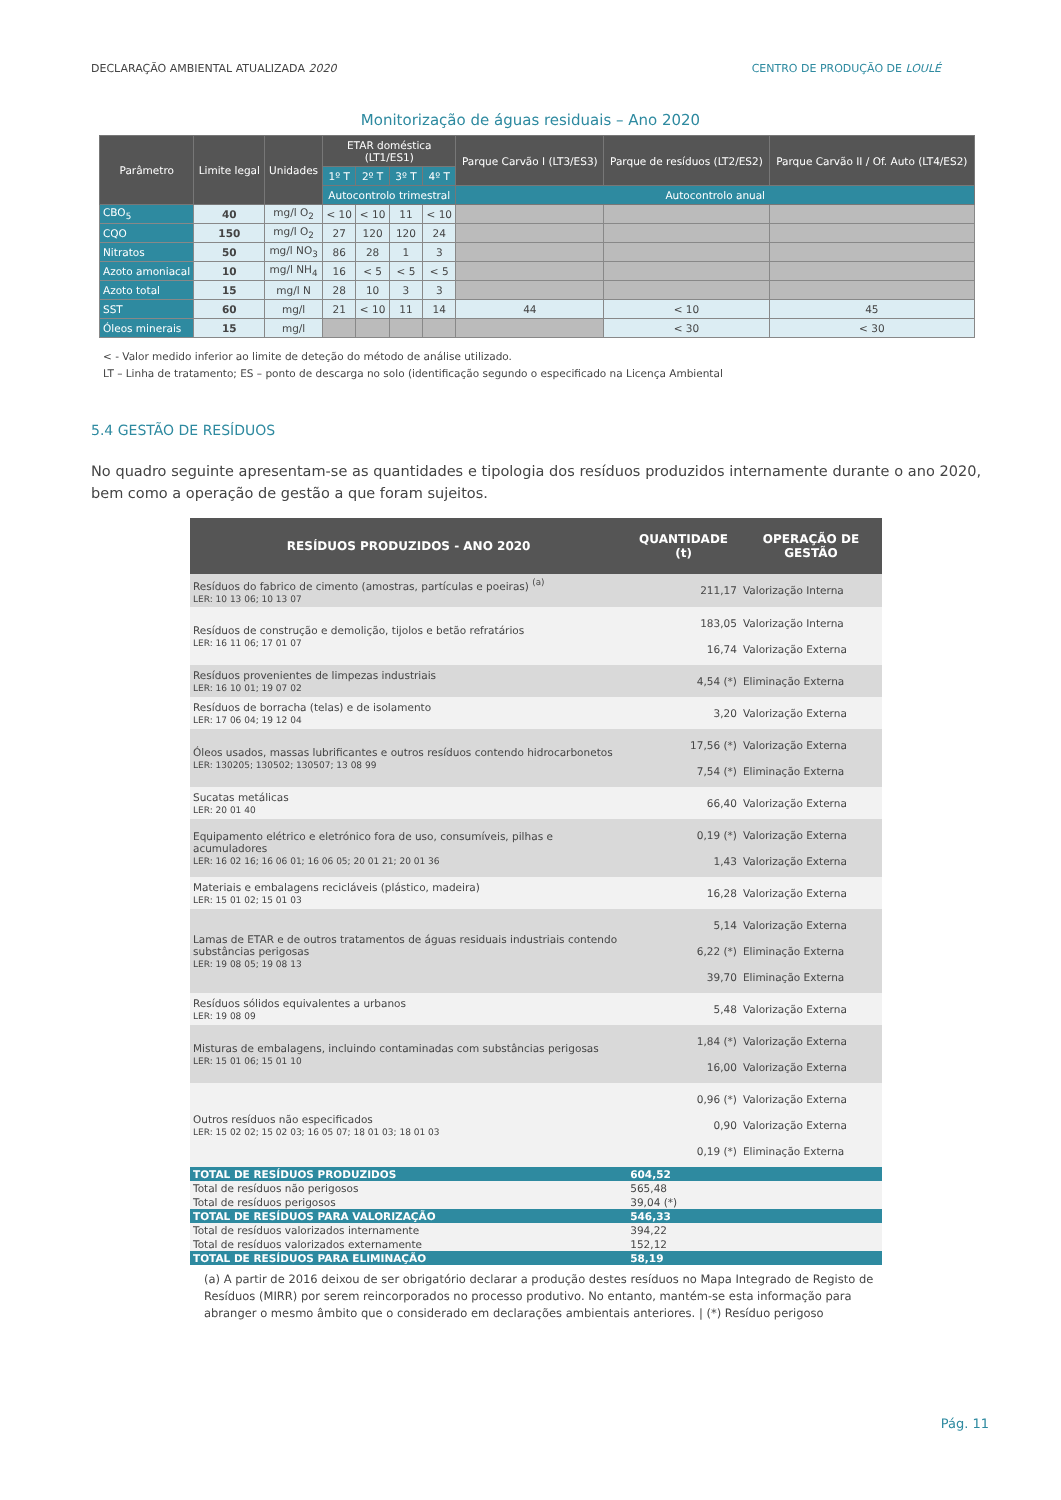DECLARAÇÃO AMBIENTAL ATUALIZADA 2020 CENTRO DE PRODUÇÃO DE LOULÉ
Monitorização de águas residuais – Ano 2020
| Parâmetro | Limite legal | Unidades | ETAR doméstica (LT1/ES1) | | | | Parque Carvão I (LT3/ES3) | Parque de resíduos (LT2/ES2) | Parque Carvão II / Of. Auto (LT4/ES2) |
| --- | --- | --- | --- | --- | --- | --- | --- | --- | --- |
| | | | 1º T | 2º T | 3º T | 4º T | | | |
| | | | Autocontrolo trimestral | | | | Autocontrolo anual | | |
| CBO<sub>5</sub> | 40 | mg/l O<sub>2</sub> | < 10 | < 10 | 11 | < 10 | | | |
| CQO | 150 | mg/l O<sub>2</sub> | 27 | 120 | 120 | 24 | | | |
| Nitratos | 50 | mg/l NO<sub>3</sub> | 86 | 28 | 1 | 3 | | | |
| Azoto amoniacal | 10 | mg/l NH<sub>4</sub> | 16 | < 5 | < 5 | < 5 | | | |
| Azoto total | 15 | mg/l N | 28 | 10 | 3 | 3 | | | |
| SST | 60 | mg/l | 21 | < 10 | 11 | 14 | 44 | < 10 | 45 |
| Óleos minerais | 15 | mg/l | | | | | | < 30 | < 30 |
< - Valor medido inferior ao limite de deteção do método de análise utilizado.
LT – Linha de tratamento; ES – ponto de descarga no solo (identificação segundo o especificado na Licença Ambiental
5.4 GESTÃO DE RESÍDUOS
No quadro seguinte apresentam-se as quantidades e tipologia dos resíduos produzidos internamente durante o ano 2020, bem como a operação de gestão a que foram sujeitos.
| RESÍDUOS PRODUZIDOS - ANO 2020 | QUANTIDADE (t) | OPERAÇÃO DE GESTÃO |
| --- | --- | --- |
| Resíduos do fabrico de cimento (amostras, partículas e poeiras) <sup>(a)</sup> LER: 10 13 06; 10 13 07 | 211,17 | Valorização Interna |
| Resíduos de construção e demolição, tijolos e betão refratários LER: 16 11 06; 17 01 07 | 183,05 16,74 | Valorização Interna Valorização Externa |
| Resíduos provenientes de limpezas industriais LER: 16 10 01; 19 07 02 | 4,54 (*) | Eliminação Externa |
| Resíduos de borracha (telas) e de isolamento LER: 17 06 04; 19 12 04 | 3,20 | Valorização Externa |
| Óleos usados, massas lubrificantes e outros resíduos contendo hidrocarbonetos LER: 130205; 130502; 130507; 13 08 99 | 17,56 (*) 7,54 (*) | Valorização Externa Eliminação Externa |
| Sucatas metálicas LER: 20 01 40 | 66,40 | Valorização Externa |
| Equipamento elétrico e eletrónico fora de uso, consumíveis, pilhas e acumuladores LER: 16 02 16; 16 06 01; 16 06 05; 20 01 21; 20 01 36 | 0,19 (*) 1,43 | Valorização Externa Valorização Externa |
| Materiais e embalagens recicláveis (plástico, madeira) LER: 15 01 02; 15 01 03 | 16,28 | Valorização Externa |
| Lamas de ETAR e de outros tratamentos de águas residuais industriais contendo substâncias perigosas LER: 19 08 05; 19 08 13 | 5,14 6,22 (*) 39,70 | Valorização Externa Eliminação Externa Eliminação Externa |
| Resíduos sólidos equivalentes a urbanos LER: 19 08 09 | 5,48 | Valorização Externa |
| Misturas de embalagens, incluindo contaminadas com substâncias perigosas LER: 15 01 06; 15 01 10 | 1,84 (*) 16,00 | Valorização Externa Valorização Externa |
| Outros resíduos não especificados LER: 15 02 02; 15 02 03; 16 05 07; 18 01 03; 18 01 03 | 0,96 (*) 0,90 0,19 (*) | Valorização Externa Valorização Externa Eliminação Externa |
| TOTAL DE RESÍDUOS PRODUZIDOS | 604,52 | |
| Total de resíduos não perigosos | 565,48 | |
| Total de resíduos perigosos | 39,04 (*) | |
| TOTAL DE RESÍDUOS PARA VALORIZAÇÃO | 546,33 | |
| Total de resíduos valorizados internamente | 394,22 | |
| Total de resíduos valorizados externamente | 152,12 | |
| TOTAL DE RESÍDUOS PARA ELIMINAÇÃO | 58,19 | |
(a) A partir de 2016 deixou de ser obrigatório declarar a produção destes resíduos no Mapa Integrado de Registo de Resíduos (MIRR) por serem reincorporados no processo produtivo. No entanto, mantém-se esta informação para abranger o mesmo âmbito que o considerado em declarações ambientais anteriores. | (*) Resíduo perigoso
Pág. 11